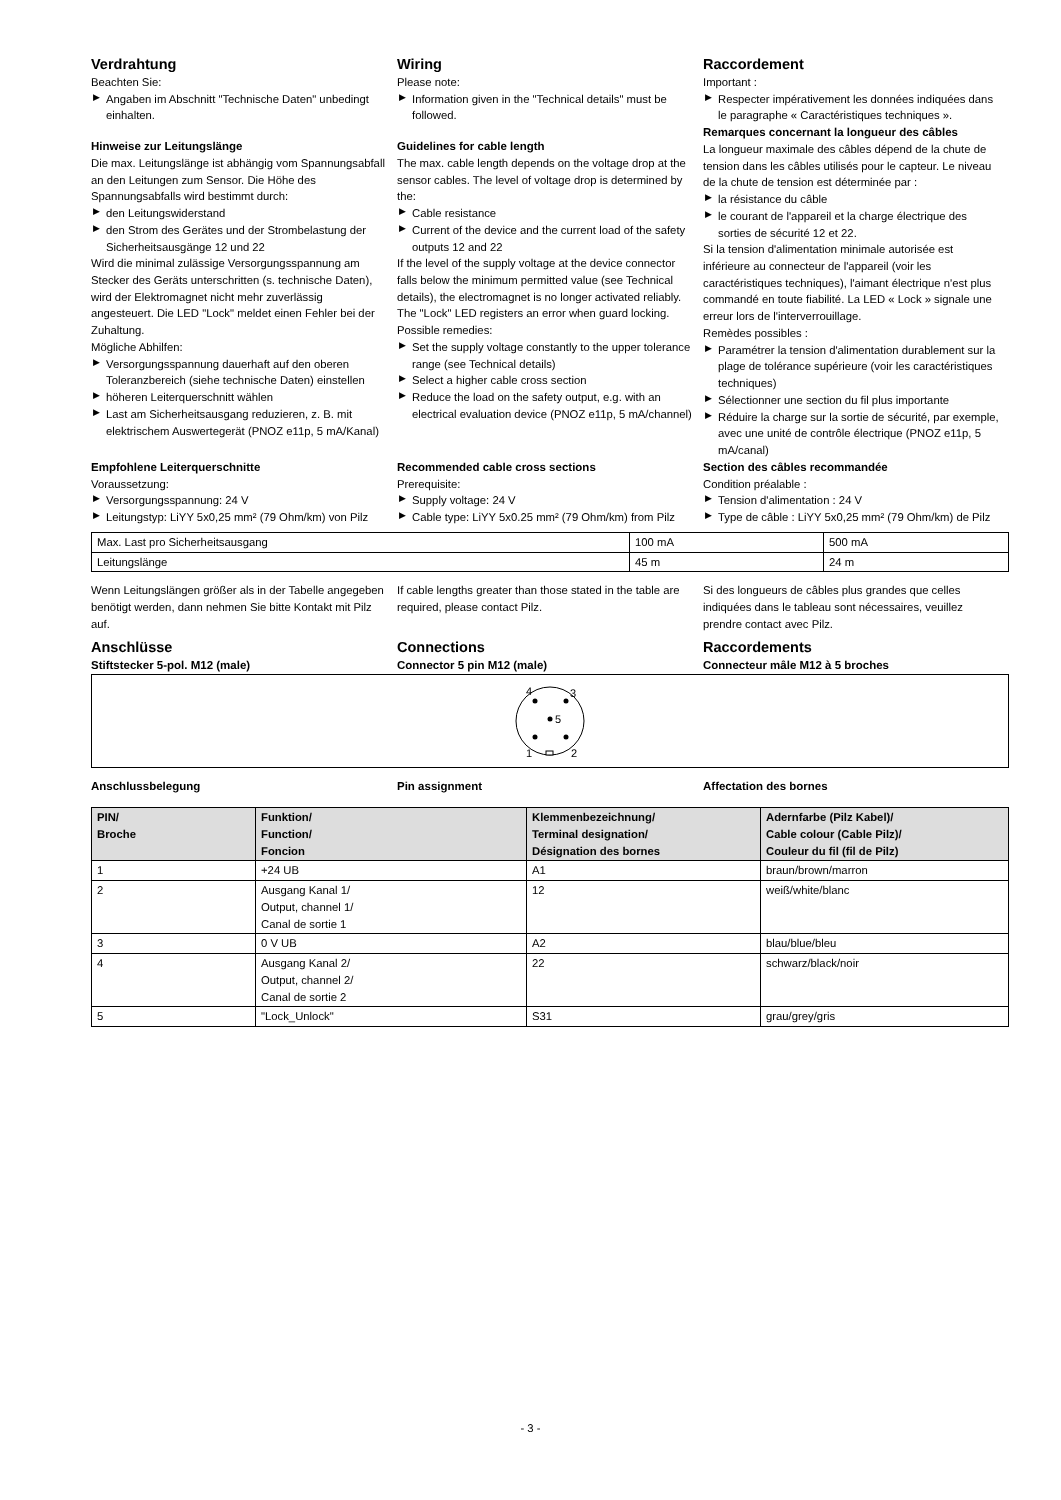Verdrahtung
Beachten Sie:
▶ Angaben im Abschnitt "Technische Daten" unbedingt einhalten.
Hinweise zur Leitungslänge
Die max. Leitungslänge ist abhängig vom Spannungsabfall an den Leitungen zum Sensor. Die Höhe des Spannungsabfalls wird bestimmt durch:
▶ den Leitungswiderstand
▶ den Strom des Gerätes und der Strombelastung der Sicherheitsausgänge 12 und 22
Wird die minimal zulässige Versorgungsspannung am Stecker des Geräts unterschritten (s. technische Daten), wird der Elektromagnet nicht mehr zuverlässig angesteuert. Die LED "Lock" meldet einen Fehler bei der Zuhaltung.
Mögliche Abhilfen:
▶ Versorgungsspannung dauerhaft auf den oberen Toleranzbereich (siehe technische Daten) einstellen
▶ höheren Leiterquerschnitt wählen
▶ Last am Sicherheitsausgang reduzieren, z. B. mit elektrischem Auswertegerät (PNOZ e11p, 5 mA/Kanal)
Wiring
Please note:
▶ Information given in the "Technical details" must be followed.
Guidelines for cable length
The max. cable length depends on the voltage drop at the sensor cables. The level of voltage drop is determined by the:
▶ Cable resistance
▶ Current of the device and the current load of the safety outputs 12 and 22
If the level of the supply voltage at the device connector falls below the minimum permitted value (see Technical details), the electromagnet is no longer activated reliably. The "Lock" LED registers an error when guard locking.
Possible remedies:
▶ Set the supply voltage constantly to the upper tolerance range (see Technical details)
▶ Select a higher cable cross section
▶ Reduce the load on the safety output, e.g. with an electrical evaluation device (PNOZ e11p, 5 mA/channel)
Raccordement
Important :
▶ Respecter impérativement les données indiquées dans le paragraphe « Caractéristiques techniques ».
Remarques concernant la longueur des câbles
La longueur maximale des câbles dépend de la chute de tension dans les câbles utilisés pour le capteur. Le niveau de la chute de tension est déterminée par :
▶ la résistance du câble
▶ le courant de l'appareil et la charge électrique des sorties de sécurité 12 et 22.
Si la tension d'alimentation minimale autorisée est inférieure au connecteur de l'appareil (voir les caractéristiques techniques), l'aimant électrique n'est plus commandé en toute fiabilité. La LED « Lock » signale une erreur lors de l'interverrouillage.
Remèdes possibles :
▶ Paramétrer la tension d'alimentation durablement sur la plage de tolérance supérieure (voir les caractéristiques techniques)
▶ Sélectionner une section du fil plus importante
▶ Réduire la charge sur la sortie de sécurité, par exemple, avec une unité de contrôle électrique (PNOZ e11p, 5 mA/canal)
Empfohlene Leiterquerschnitte
Voraussetzung:
▶ Versorgungsspannung: 24 V
▶ Leitungstyp: LiYY 5x0,25 mm² (79 Ohm/km) von Pilz
Recommended cable cross sections
Prerequisite:
▶ Supply voltage: 24 V
▶ Cable type: LiYY 5x0.25 mm² (79 Ohm/km) from Pilz
Section des câbles recommandée
Condition préalable :
▶ Tension d'alimentation : 24 V
▶ Type de câble : LiYY 5x0,25 mm² (79 Ohm/km) de Pilz
| Max. Last pro Sicherheitsausgang | 100 mA | 500 mA |
| Leitungslänge | 45 m | 24 m |
Wenn Leitungslängen größer als in der Tabelle angegeben benötigt werden, dann nehmen Sie bitte Kontakt mit Pilz auf.
If cable lengths greater than those stated in the table are required, please contact Pilz.
Si des longueurs de câbles plus grandes que celles indiquées dans le tableau sont nécessaires, veuillez prendre contact avec Pilz.
Anschlüsse
Stiftstecker 5-pol. M12 (male)
Connections
Connector 5 pin M12 (male)
Raccordements
Connecteur mâle M12 à 5 broches
4
3
5
1
2
Anschlussbelegung Pin assignment Affectation des bornes
| PIN/ Broche | Funktion/ Function/ Foncion | Klemmenbezeichnung/ Terminal designation/ Désignation des bornes | Adernfarbe (Pilz Kabel)/ Cable colour (Cable Pilz)/ Couleur du fil (fil de Pilz) |
| --- | --- | --- | --- |
| 1 | +24 UB | A1 | braun/brown/marron |
| 2 | Ausgang Kanal 1/ Output, channel 1/ Canal de sortie 1 | 12 | weiß/white/blanc |
| 3 | 0 V UB | A2 | blau/blue/bleu |
| 4 | Ausgang Kanal 2/ Output, channel 2/ Canal de sortie 2 | 22 | schwarz/black/noir |
| 5 | "Lock_Unlock" | S31 | grau/grey/gris |
- 3 -